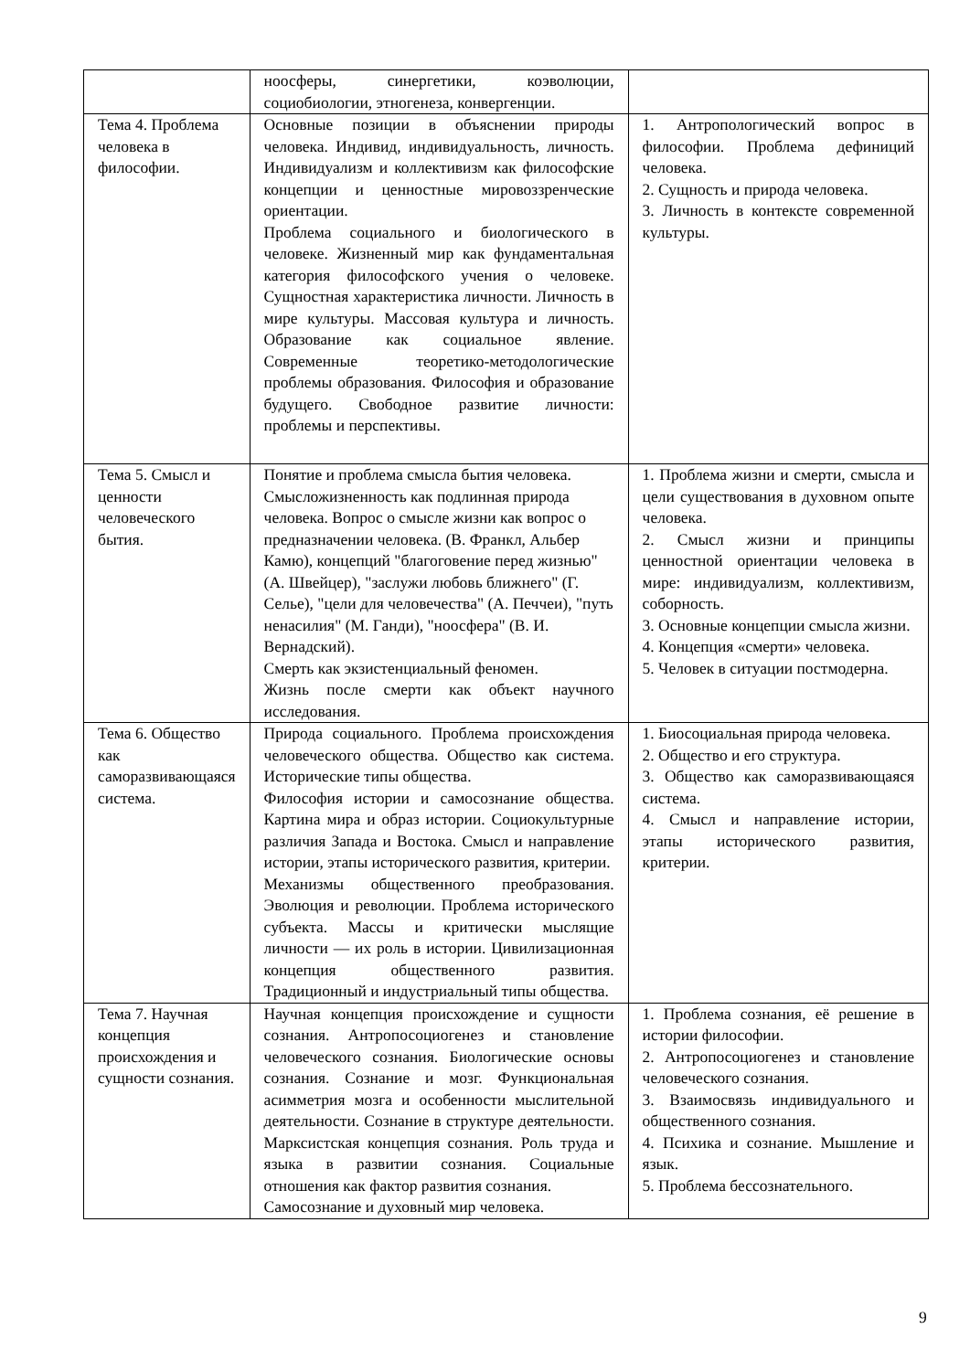| | ноосферы, синергетики, коэволюции, социобиологии, этногенеза, конвергенции. | |
| Тема 4. Проблема человека в философии. | Основные позиции в объяснении природы человека. Индивид, индивидуальность, личность. Индивидуализм и коллективизм как философские концепции и ценностные мировоззренческие ориентации. Проблема социального и биологического в человеке. Жизненный мир как фундаментальная категория философского учения о человеке. Сущностная характеристика личности. Личность в мире культуры. Массовая культура и личность. Образование как социальное явление. Современные теоретико-методологические проблемы образования. Философия и образование будущего. Свободное развитие личности: проблемы и перспективы. | 1. Антропологический вопрос в философии. Проблема дефиниций человека. 2. Сущность и природа человека. 3. Личность в контексте современной культуры. |
| Тема 5. Смысл и ценности человеческого бытия. | Понятие и проблема смысла бытия человека. Смысложизненность как подлинная природа человека. Вопрос о смысле жизни как вопрос о предназначении человека. (В. Франкл, Альбер Камю), концепций "благоговение перед жизнью" (А. Швейцер), "заслужи любовь ближнего" (Г. Селье), "цели для человечества" (А. Печчеи), "путь ненасилия" (М. Ганди), "ноосфера" (В. И. Вернадский). Смерть как экзистенциальный феномен. Жизнь после смерти как объект научного исследования. | 1. Проблема жизни и смерти, смысла и цели существования в духовном опыте человека. 2. Смысл жизни и принципы ценностной ориентации человека в мире: индивидуализм, коллективизм, соборность. 3. Основные концепции смысла жизни. 4. Концепция «смерти» человека. 5. Человек в ситуации постмодерна. |
| Тема 6. Общество как саморазвивающаяся система. | Природа социального. Проблема происхождения человеческого общества. Общество как система. Исторические типы общества. Философия истории и самосознание общества. Картина мира и образ истории. Социокультурные различия Запада и Востока. Смысл и направление истории, этапы исторического развития, критерии. Механизмы общественного преобразования. Эволюция и революции. Проблема исторического субъекта. Массы и критически мыслящие личности — их роль в истории. Цивилизационная концепция общественного развития. Традиционный и индустриальный типы общества. | 1. Биосоциальная природа человека. 2. Общество и его структура. 3. Общество как саморазвивающаяся система. 4. Смысл и направление истории, этапы исторического развития, критерии. |
| Тема 7. Научная концепция происхождения и сущности сознания. | Научная концепция происхождение и сущности сознания. Антропосоциогенез и становление человеческого сознания. Биологические основы сознания. Сознание и мозг. Функциональная асимметрия мозга и особенности мыслительной деятельности. Сознание в структуре деятельности. Марксистская концепция сознания. Роль труда и языка в развитии сознания. Социальные отношения как фактор развития сознания. Самосознание и духовный мир человека. | 1. Проблема сознания, её решение в истории философии. 2. Антропосоциогенез и становление человеческого сознания. 3. Взаимосвязь индивидуального и общественного сознания. 4. Психика и сознание. Мышление и язык. 5. Проблема бессознательного. |
9